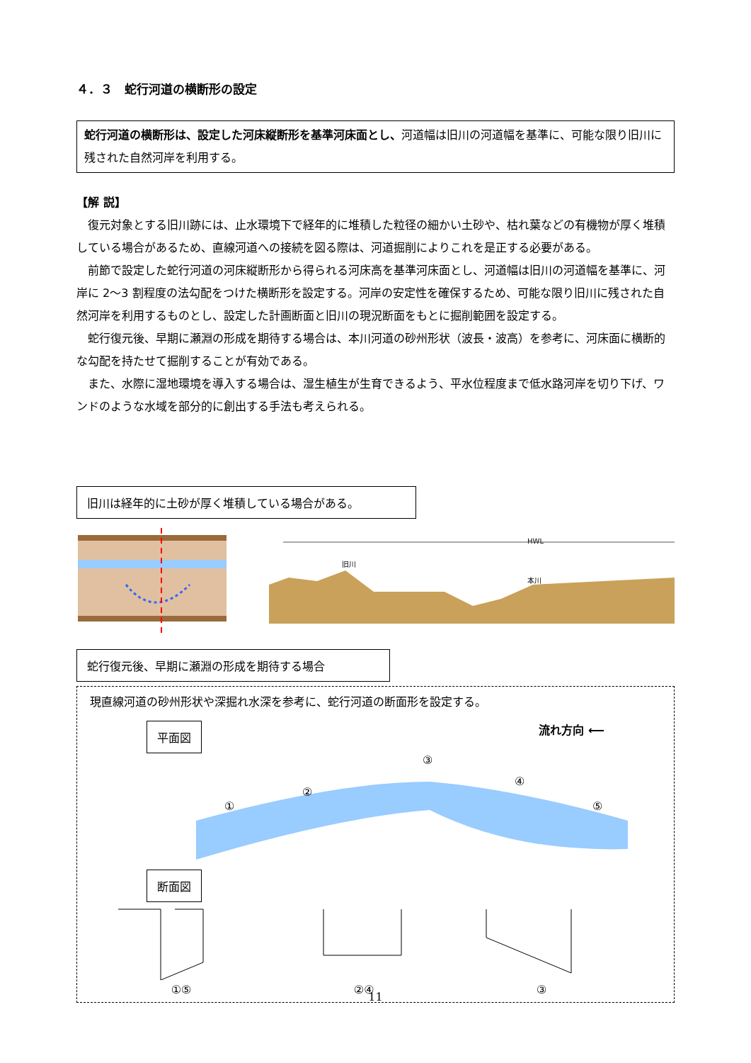４．３　蛇行河道の横断形の設定
蛇行河道の横断形は、設定した河床縦断形を基準河床面とし、河道幅は旧川の河道幅を基準に、可能な限り旧川に残された自然河岸を利用する。
【解 説】
復元対象とする旧川跡には、止水環境下で経年的に堆積した粒径の細かい土砂や、枯れ葉などの有機物が厚く堆積している場合があるため、直線河道への接続を図る際は、河道掘削によりこれを是正する必要がある。
前節で設定した蛇行河道の河床縦断形から得られる河床高を基準河床面とし、河道幅は旧川の河道幅を基準に、河岸に 2～3 割程度の法勾配をつけた横断形を設定する。河岸の安定性を確保するため、可能な限り旧川に残された自然河岸を利用するものとし、設定した計画断面と旧川の現況断面をもとに掘削範囲を設定する。
蛇行復元後、早期に瀬淵の形成を期待する場合は、本川河道の砂州形状（波長・波高）を参考に、河床面に横断的な勾配を持たせて掘削することが有効である。
また、水際に湿地環境を導入する場合は、湿生植生が生育できるよう、平水位程度まで低水路河岸を切り下げ、ワンドのような水域を部分的に創出する手法も考えられる。
旧川は経年的に土砂が厚く堆積している場合がある。
旧川
本川
HWL
蛇行復元後、早期に瀬淵の形成を期待する場合
現直線河道の砂州形状や深掘れ水深を参考に、蛇行河道の断面形を設定する。
平面図 流れ方向 ⟵
①
②
③
④
⑤
断面図
①⑤ ②④ ③
11